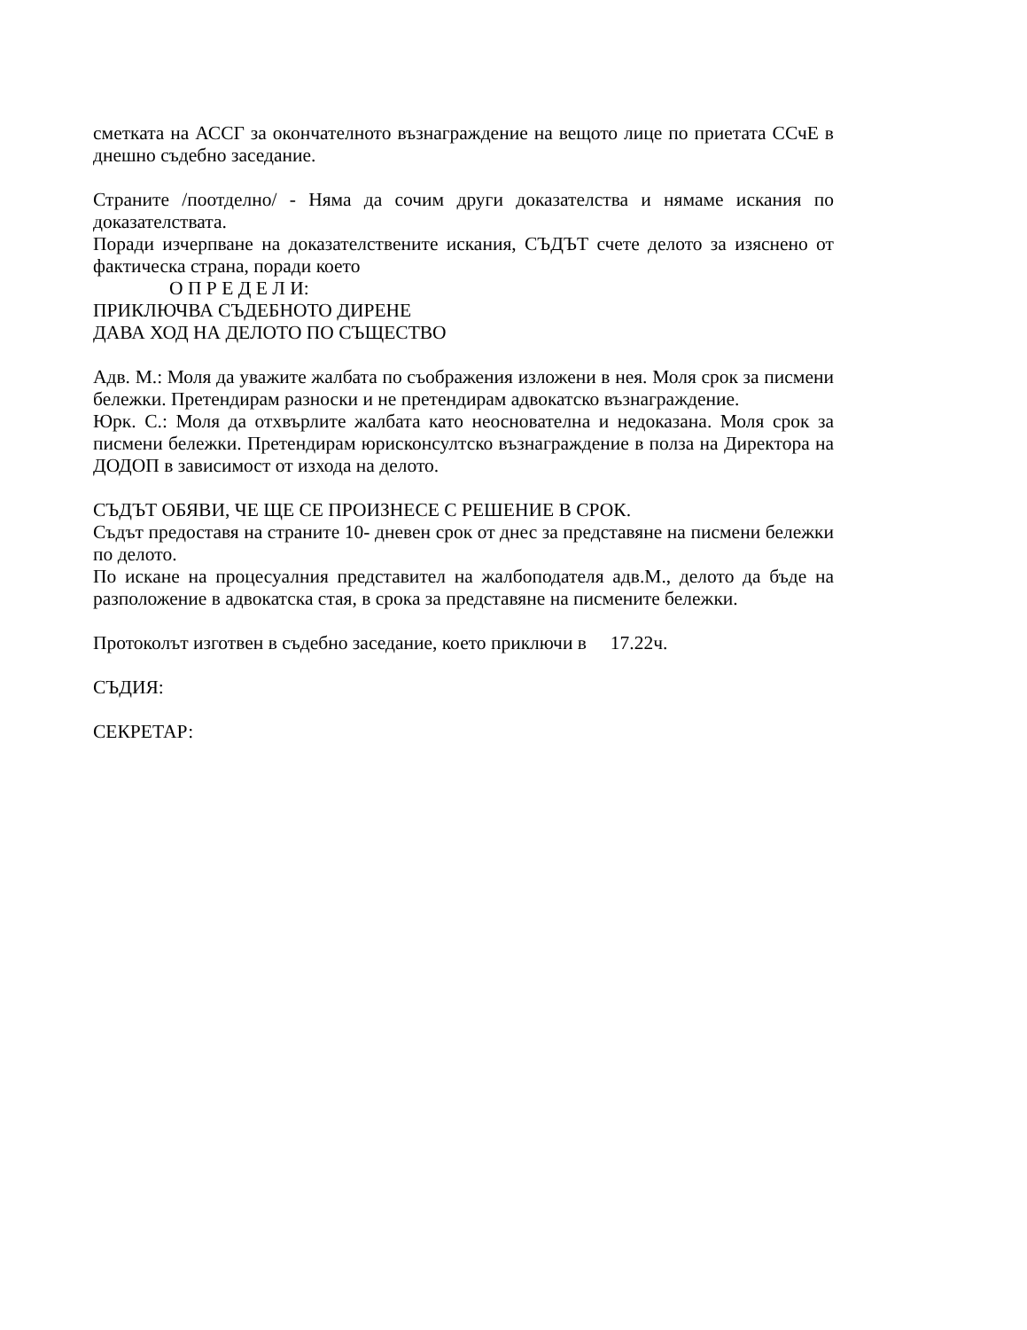сметката на АССГ за окончателното възнаграждение на вещото лице по приетата ССчЕ в днешно съдебно заседание.
Страните /поотделно/ - Няма да сочим други доказателства и нямаме искания по доказателствата.
Поради изчерпване на доказателствените искания, СЪДЪТ счете делото за изяснено от фактическа страна, поради което
О П Р Е Д Е Л И:
ПРИКЛЮЧВА СЪДЕБНОТО ДИРЕНЕ
ДАВА ХОД НА ДЕЛОТО ПО СЪЩЕСТВО
Адв. М.: Моля да уважите жалбата по съображения изложени в нея. Моля срок за писмени бележки. Претендирам разноски и не претендирам адвокатско възнаграждение.
Юрк. С.: Моля да отхвърлите жалбата като неоснователна и недоказана. Моля срок за писмени бележки. Претендирам юрисконсултско възнаграждение в полза на Директора на ДОДОП в зависимост от изхода на делото.
СЪДЪТ ОБЯВИ, ЧЕ ЩЕ СЕ ПРОИЗНЕСЕ С РЕШЕНИЕ В СРОК.
Съдът предоставя на страните 10- дневен срок от днес за представяне на писмени бележки по делото.
По искане на процесуалния представител на жалбоподателя адв.М., делото да бъде на разположение в адвокатска стая, в срока за представяне на писмените бележки.
Протоколът изготвен в съдебно заседание, което приключи в 17.22ч.
СЪДИЯ:
СЕКРЕТАР: